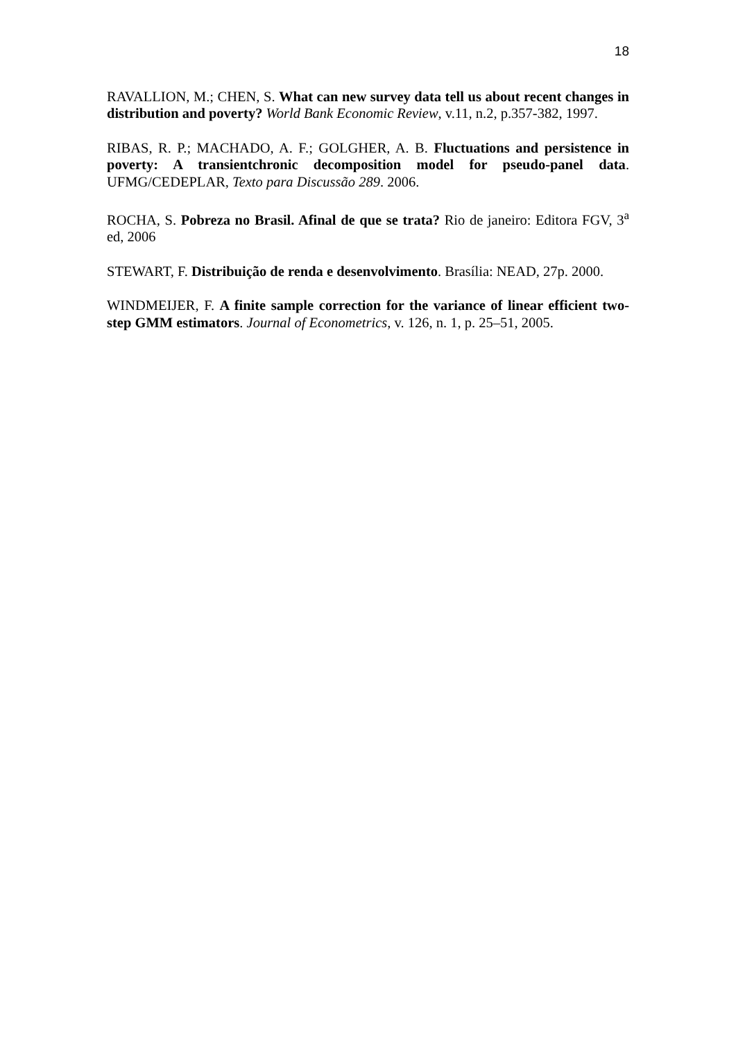18
RAVALLION, M.; CHEN, S. What can new survey data tell us about recent changes in distribution and poverty? World Bank Economic Review, v.11, n.2, p.357-382, 1997.
RIBAS, R. P.; MACHADO, A. F.; GOLGHER, A. B. Fluctuations and persistence in poverty: A transientchronic decomposition model for pseudo-panel data. UFMG/CEDEPLAR, Texto para Discussão 289. 2006.
ROCHA, S. Pobreza no Brasil. Afinal de que se trata? Rio de janeiro: Editora FGV, 3<sup>a</sup> ed, 2006
STEWART, F. Distribuição de renda e desenvolvimento. Brasília: NEAD, 27p. 2000.
WINDMEIJER, F. A finite sample correction for the variance of linear efficient two-step GMM estimators. Journal of Econometrics, v. 126, n. 1, p. 25–51, 2005.